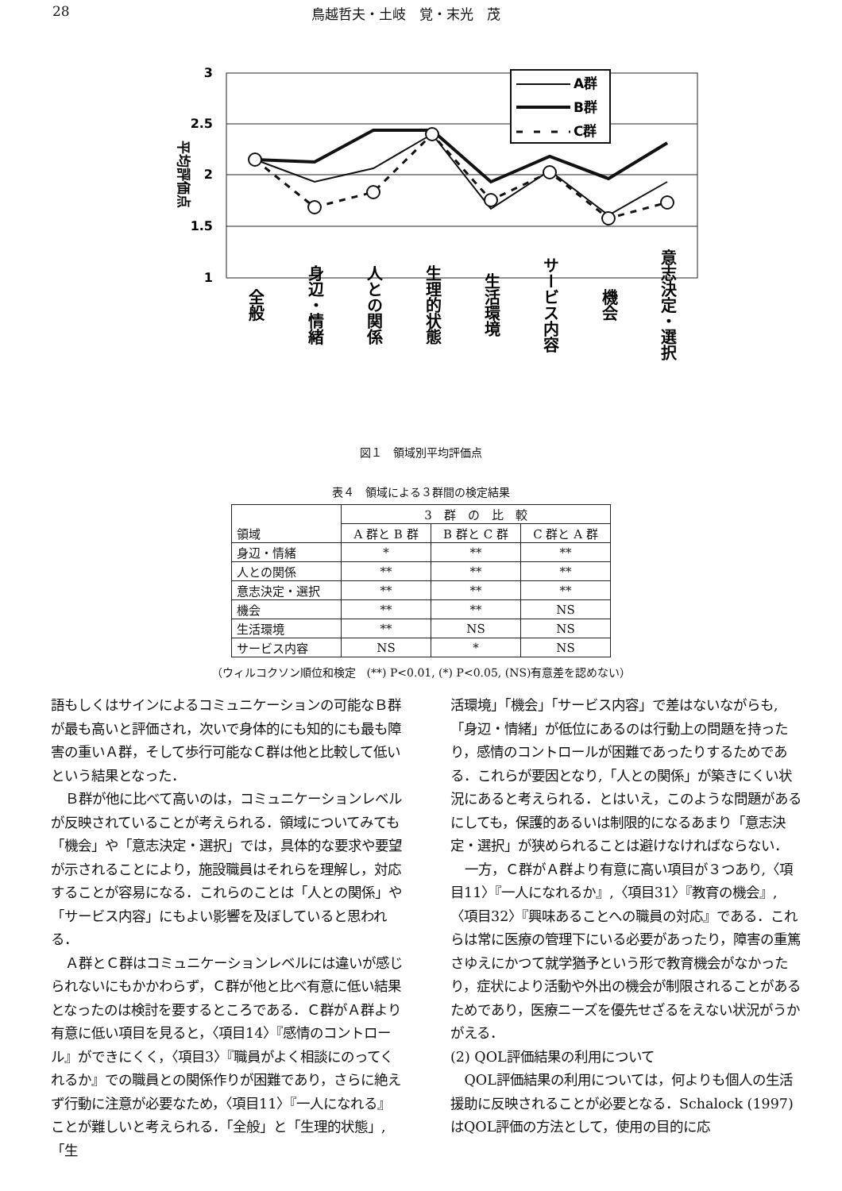28 鳥越哲夫・土岐　覚・末光　茂
3
2.5
2
1.5
1
平均評価点
A群
B群
C群
全般
身辺・情緒
人との関係
生理的状態
生活環境
サービス内容
機会
意志決定・選択
図１　領域別平均評価点
表４　領域による３群間の検定結果
| 領域 | 3 群 の 比 較 | | |
| --- | --- | --- | --- |
| | A 群と B 群 | B 群と C 群 | C 群と A 群 |
| 身辺・情緒 | * | ** | ** |
| 人との関係 | ** | ** | ** |
| 意志決定・選択 | ** | ** | ** |
| 機会 | ** | ** | NS |
| 生活環境 | ** | NS | NS |
| サービス内容 | NS | * | NS |
（ウィルコクソン順位和検定　(**) P<0.01, (*) P<0.05, (NS)有意差を認めない）
語もしくはサインによるコミュニケーションの可能なＢ群が最も高いと評価され，次いで身体的にも知的にも最も障害の重いＡ群，そして歩行可能なＣ群は他と比較して低いという結果となった．
Ｂ群が他に比べて高いのは，コミュニケーションレベルが反映されていることが考えられる．領域についてみても「機会」や「意志決定・選択」では，具体的な要求や要望が示されることにより，施設職員はそれらを理解し，対応することが容易になる．これらのことは「人との関係」や「サービス内容」にもよい影響を及ぼしていると思われる．
Ａ群とＣ群はコミュニケーションレベルには違いが感じられないにもかかわらず，Ｃ群が他と比べ有意に低い結果となったのは検討を要するところである．Ｃ群がＡ群より有意に低い項目を見ると，〈項目14〉『感情のコントロール』ができにくく，〈項目3〉『職員がよく相談にのってくれるか』での職員との関係作りが困難であり，さらに絶えず行動に注意が必要なため，〈項目11〉『一人になれる』ことが難しいと考えられる．「全般」と「生理的状態」,「生
活環境」「機会」「サービス内容」で差はないながらも,「身辺・情緒」が低位にあるのは行動上の問題を持ったり，感情のコントロールが困難であったりするためである．これらが要因となり,「人との関係」が築きにくい状況にあると考えられる．とはいえ，このような問題があるにしても，保護的あるいは制限的になるあまり「意志決定・選択」が狭められることは避けなければならない．
一方，Ｃ群がＡ群より有意に高い項目が３つあり,〈項目11〉『一人になれるか』,〈項目31〉『教育の機会』,〈項目32〉『興味あることへの職員の対応』である．これらは常に医療の管理下にいる必要があったり，障害の重篤さゆえにかつて就学猶予という形で教育機会がなかったり，症状により活動や外出の機会が制限されることがあるためであり，医療ニーズを優先せざるをえない状況がうかがえる．
(2) QOL評価結果の利用について
QOL評価結果の利用については，何よりも個人の生活援助に反映されることが必要となる．Schalock (1997) はQOL評価の方法として，使用の目的に応